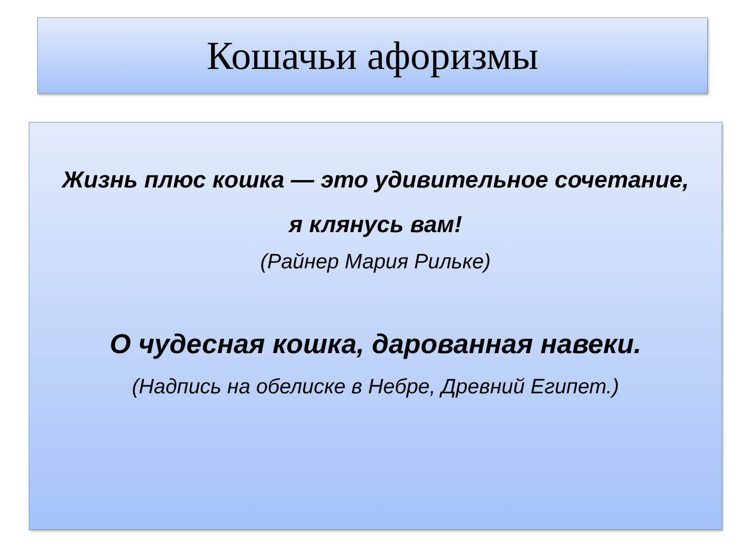Кошачьи афоризмы
Жизнь плюс кошка — это удивительное сочетание,
я клянусь вам!
(Райнер Мария Рильке)
О чудесная кошка, дарованная навеки.
(Надпись на обелиске в Небре, Древний Египет.)